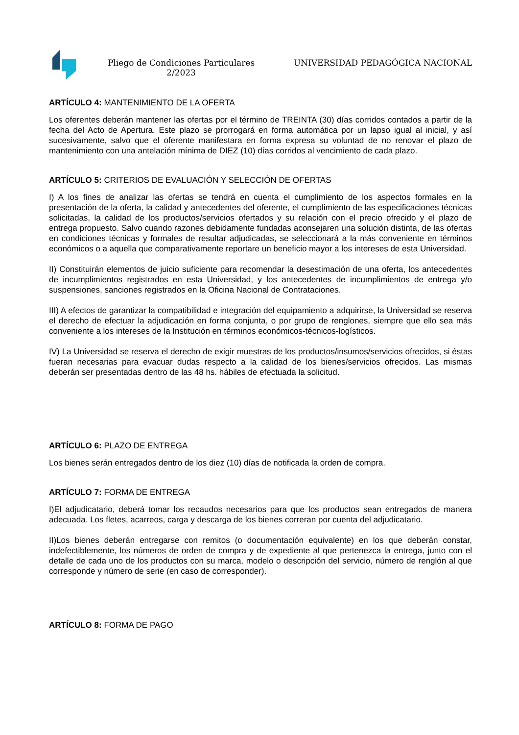Pliego de Condiciones Particulares
2/2023
UNIVERSIDAD PEDAGÓGICA NACIONAL
ARTÍCULO 4: MANTENIMIENTO DE LA OFERTA
Los oferentes deberán mantener las ofertas por el término de TREINTA (30) días corridos contados a partir de la fecha del Acto de Apertura. Este plazo se prorrogará en forma automática por un lapso igual al inicial, y así sucesivamente, salvo que el oferente manifestara en forma expresa su voluntad de no renovar el plazo de mantenimiento con una antelación mínima de DIEZ (10) días corridos al vencimiento de cada plazo.
ARTÍCULO 5: CRITERIOS DE EVALUACIÓN Y SELECCIÓN DE OFERTAS
I) A los fines de analizar las ofertas se tendrá en cuenta el cumplimiento de los aspectos formales en la presentación de la oferta, la calidad y antecedentes del oferente, el cumplimiento de las especificaciones técnicas solicitadas, la calidad de los productos/servicios ofertados y su relación con el precio ofrecido y el plazo de entrega propuesto. Salvo cuando razones debidamente fundadas aconsejaren una solución distinta, de las ofertas en condiciones técnicas y formales de resultar adjudicadas, se seleccionará a la más conveniente en términos económicos o a aquella que comparativamente reportare un beneficio mayor a los intereses de esta Universidad.
II) Constituirán elementos de juicio suficiente para recomendar la desestimación de una oferta, los antecedentes de incumplimientos registrados en esta Universidad, y los antecedentes de incumplimientos de entrega y/o suspensiones, sanciones registrados en la Oficina Nacional de Contrataciones.
III) A efectos de garantizar la compatibilidad e integración del equipamiento a adquirirse, la Universidad se reserva el derecho de efectuar la adjudicación en forma conjunta, o por grupo de renglones, siempre que ello sea más conveniente a los intereses de la Institución en términos económicos-técnicos-logísticos.
IV) La Universidad se reserva el derecho de exigir muestras de los productos/insumos/servicios ofrecidos, si éstas fueran necesarias para evacuar dudas respecto a la calidad de los bienes/servicios ofrecidos. Las mismas deberán ser presentadas dentro de las 48 hs. hábiles de efectuada la solicitud.
ARTÍCULO 6: PLAZO DE ENTREGA
Los bienes serán entregados dentro de los diez (10) días de notificada la orden de compra.
ARTÍCULO 7: FORMA DE ENTREGA
I)El adjudicatario, deberá tomar los recaudos necesarios para que los productos sean entregados de manera adecuada. Los fletes, acarreos, carga y descarga de los bienes correran por cuenta del adjudicatario.
II)Los bienes deberán entregarse con remitos (o documentación equivalente) en los que deberán constar, indefectiblemente, los números de orden de compra y de expediente al que pertenezca la entrega, junto con el detalle de cada uno de los productos con su marca, modelo o descripción del servicio, número de renglón al que corresponde y número de serie (en caso de corresponder).
ARTÍCULO 8: FORMA DE PAGO